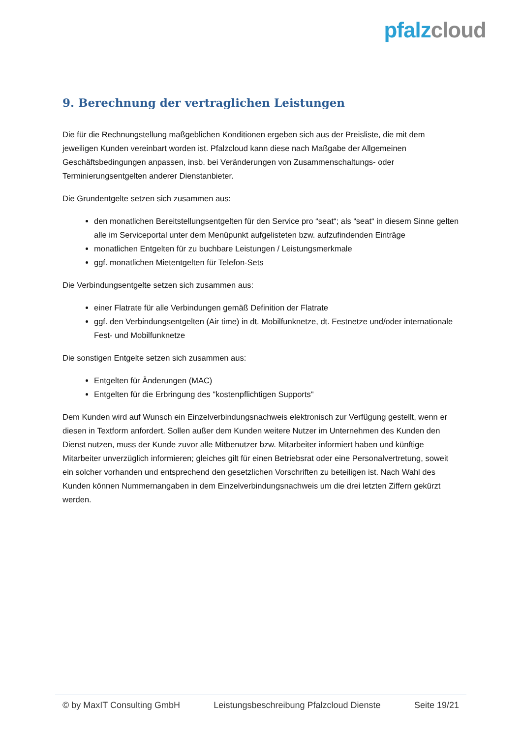pfalz cloud
9. Berechnung der vertraglichen Leistungen
Die für die Rechnungstellung maßgeblichen Konditionen ergeben sich aus der Preisliste, die mit dem jeweiligen Kunden vereinbart worden ist. Pfalzcloud kann diese nach Maßgabe der Allgemeinen Geschäftsbedingungen anpassen, insb. bei Veränderungen von Zusammenschaltungs- oder Terminierungsentgelten anderer Dienstanbieter.
Die Grundentgelte setzen sich zusammen aus:
den monatlichen Bereitstellungsentgelten für den Service pro “seat“; als “seat“ in diesem Sinne gelten alle im Serviceportal unter dem Menüpunkt aufgelisteten bzw. aufzufindenden Einträge
monatlichen Entgelten für zu buchbare Leistungen / Leistungsmerkmale
ggf. monatlichen Mietentgelten für Telefon-Sets
Die Verbindungsentgelte setzen sich zusammen aus:
einer Flatrate für alle Verbindungen gemäß Definition der Flatrate
ggf. den Verbindungsentgelten (Air time) in dt. Mobilfunknetze, dt. Festnetze und/oder internationale Fest- und Mobilfunknetze
Die sonstigen Entgelte setzen sich zusammen aus:
Entgelten für Änderungen (MAC)
Entgelten für die Erbringung des "kostenpflichtigen Supports"
Dem Kunden wird auf Wunsch ein Einzelverbindungsnachweis elektronisch zur Verfügung gestellt, wenn er diesen in Textform anfordert. Sollen außer dem Kunden weitere Nutzer im Unternehmen des Kunden den Dienst nutzen, muss der Kunde zuvor alle Mitbenutzer bzw. Mitarbeiter informiert haben und künftige Mitarbeiter unverzüglich informieren; gleiches gilt für einen Betriebsrat oder eine Personalvertretung, soweit ein solcher vorhanden und entsprechend den gesetzlichen Vorschriften zu beteiligen ist. Nach Wahl des Kunden können Nummernangaben in dem Einzelverbindungsnachweis um die drei letzten Ziffern gekürzt werden.
© by MaxIT Consulting GmbH Leistungsbeschreibung Pfalzcloud Dienste Seite 19/21